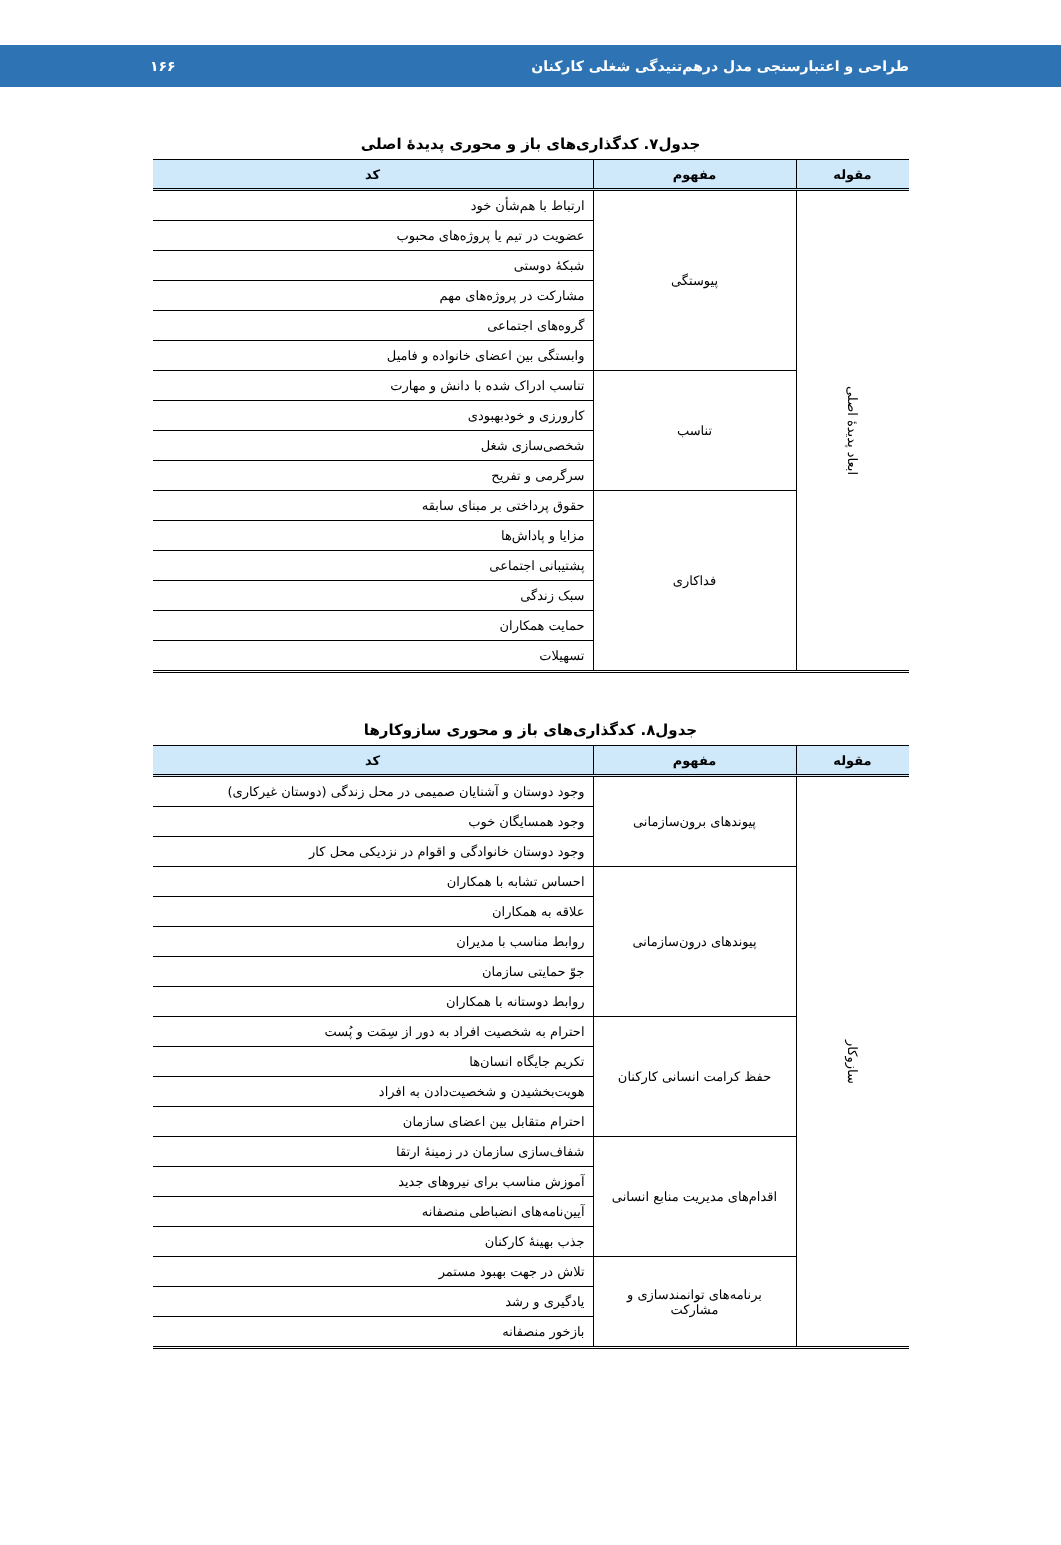طراحی و اعتبارسنجی مدل درهم‌تنیدگی شغلی کارکنان ۱۶۶
جدول۷. کدگذاری‌های باز و محوری پدیدهٔ اصلی
| مقوله | مفهوم | کد |
| --- | --- | --- |
| ابعاد پدیدهٔ اصلی | پیوستگی | ارتباط با هم‌شأن خود |
| | | عضویت در تیم یا پروژه‌های محبوب |
| | | شبکهٔ دوستی |
| | | مشارکت در پروژه‌های مهم |
| | | گروه‌های اجتماعی |
| | | وابستگی بین اعضای خانواده و فامیل |
| | تناسب | تناسب ادراک شده با دانش و مهارت |
| | | کارورزی و خودبهبودی |
| | | شخصی‌سازی شغل |
| | | سرگرمی و تفریح |
| | فداکاری | حقوق پرداختی بر مبنای سابقه |
| | | مزایا و پاداش‌ها |
| | | پشتیبانی اجتماعی |
| | | سبک زندگی |
| | | حمایت همکاران |
| | | تسهیلات |
جدول۸. کدگذاری‌های باز و محوری سازوکارها
| مقوله | مفهوم | کد |
| --- | --- | --- |
| سازوکار | پیوندهای برون‌سازمانی | وجود دوستان و آشنایان صمیمی در محل زندگی (دوستان غیرکاری) |
| | | وجود همسایگان خوب |
| | | وجود دوستان خانوادگی و اقوام در نزدیکی محل کار |
| | پیوندهای درون‌سازمانی | احساس تشابه با همکاران |
| | | علاقه به همکاران |
| | | روابط مناسب با مدیران |
| | | جوّ حمایتی سازمان |
| | | روابط دوستانه با همکاران |
| | حفظ کرامت انسانی کارکنان | احترام به شخصیت افراد به دور از سِمَت و پُست |
| | | تکریم جایگاه انسان‌ها |
| | | هویت‌بخشیدن و شخصیت‌دادن به افراد |
| | | احترام متقابل بین اعضای سازمان |
| | اقدام‌های مدیریت منابع انسانی | شفاف‌سازی سازمان در زمینهٔ ارتقا |
| | | آموزش مناسب برای نیروهای جدید |
| | | آیین‌نامه‌های انضباطی منصفانه |
| | | جذب بهینهٔ کارکنان |
| | برنامه‌های توانمندسازی و مشارکت | تلاش در جهت بهبود مستمر |
| | | یادگیری و رشد |
| | | بازخور منصفانه |